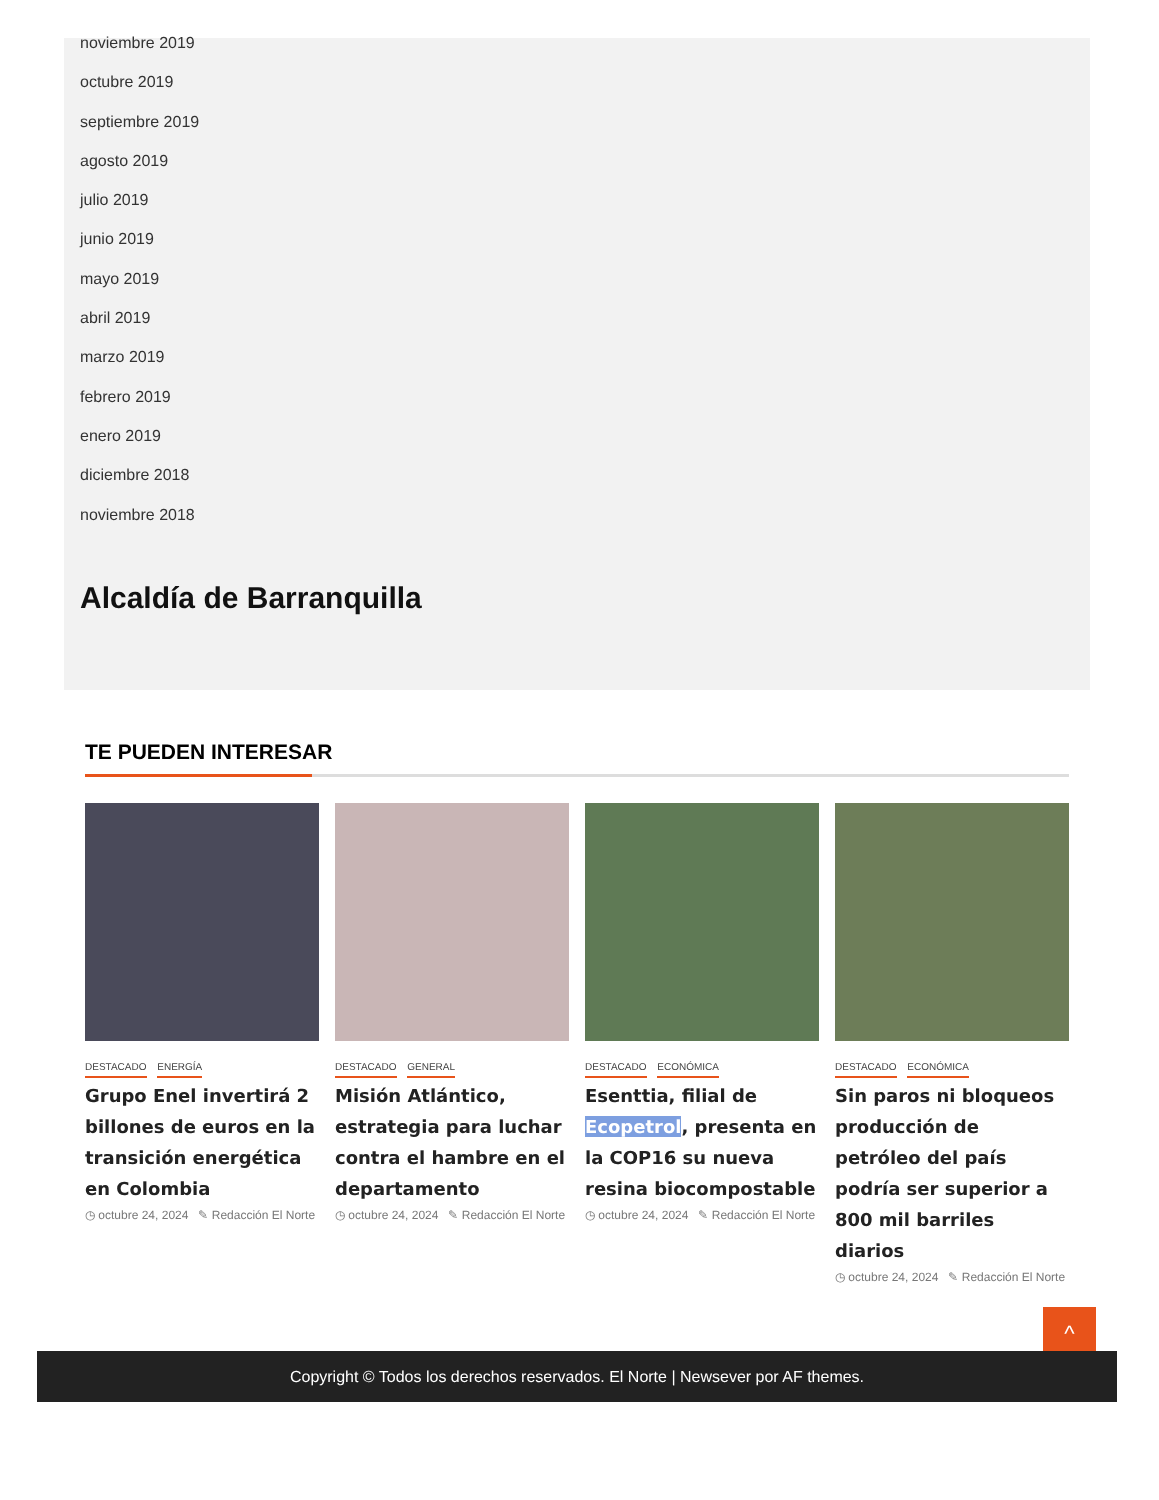noviembre 2019
octubre 2019
septiembre 2019
agosto 2019
julio 2019
junio 2019
mayo 2019
abril 2019
marzo 2019
febrero 2019
enero 2019
diciembre 2018
noviembre 2018
Alcaldía de Barranquilla
TE PUEDEN INTERESAR
DESTACADO ENERGÍA
Grupo Enel invertirá 2 billones de euros en la transición energética en Colombia
◷ octubre 24, 2024 ✎ Redacción El Norte
DESTACADO GENERAL
Misión Atlántico, estrategia para luchar contra el hambre en el departamento
◷ octubre 24, 2024 ✎ Redacción El Norte
DESTACADO ECONÓMICA
Esenttia, filial de Ecopetrol, presenta en la COP16 su nueva resina biocompostable
◷ octubre 24, 2024 ✎ Redacción El Norte
DESTACADO ECONÓMICA
Sin paros ni bloqueos producción de petróleo del país podría ser superior a 800 mil barriles diarios
◷ octubre 24, 2024 ✎ Redacción El Norte
^
Copyright © Todos los derechos reservados. El Norte | Newsever por AF themes.